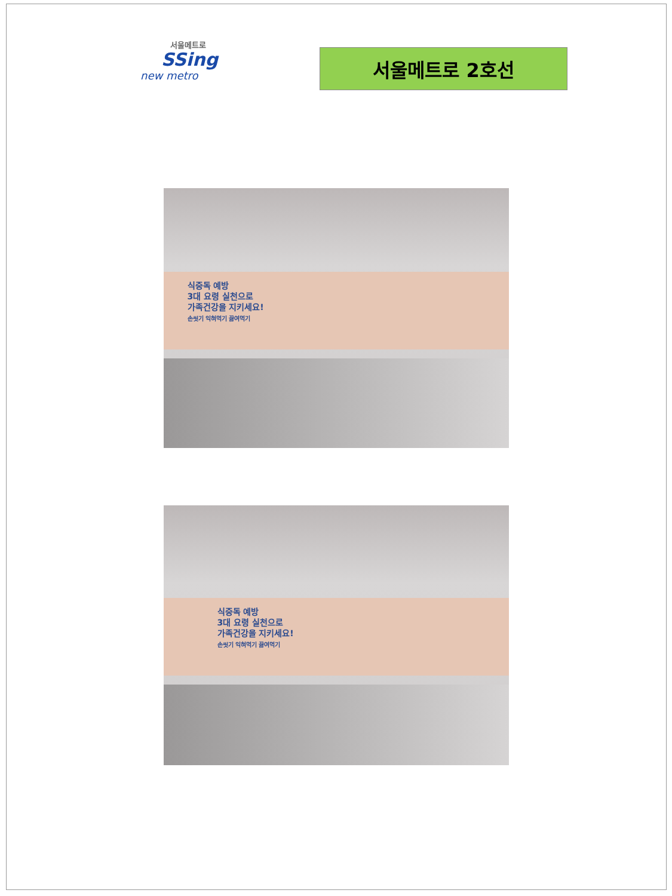서울메트로
SSing
new metro
서울메트로 2호선
식중독 예방
3대 요령 실천으로
가족건강을 지키세요!
손씻기 익혀먹기 끓여먹기
식중독 예방
3대 요령 실천으로
가족건강을 지키세요!
손씻기 익혀먹기 끓여먹기